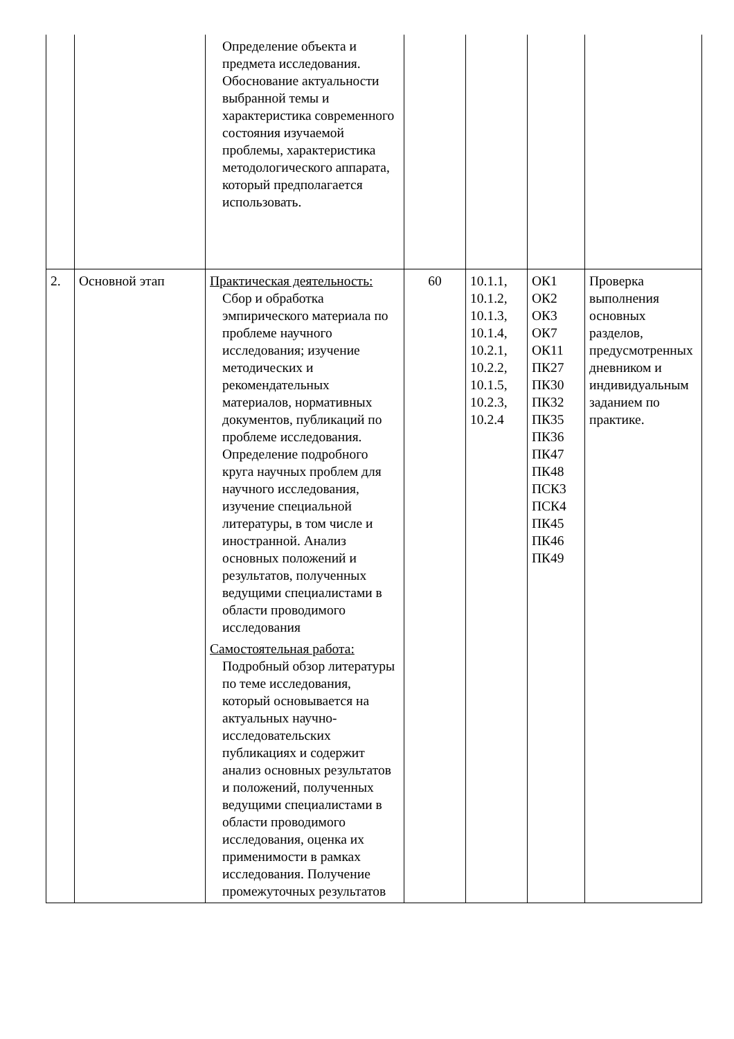| | | Определение объекта и предмета исследования. Обоснование актуальности выбранной темы и характеристика современного состояния изучаемой проблемы, характеристика методологического аппарата, который предполагается использовать. | | | | |
| 2. | Основной этап | Практическая деятельность: Сбор и обработка эмпирического материала по проблеме научного исследования; изучение методических и рекомендательных материалов, нормативных документов, публикаций по проблеме исследования. Определение подробного круга научных проблем для научного исследования, изучение специальной литературы, в том числе и иностранной. Анализ основных положений и результатов, полученных ведущими специалистами в области проводимого исследования Самостоятельная работа: Подробный обзор литературы по теме исследования, который основывается на актуальных научно-исследовательских публикациях и содержит анализ основных результатов и положений, полученных ведущими специалистами в области проводимого исследования, оценка их применимости в рамках исследования. Получение промежуточных результатов | 60 | 10.1.1, 10.1.2, 10.1.3, 10.1.4, 10.2.1, 10.2.2, 10.1.5, 10.2.3, 10.2.4 | ОК1 ОК2 ОК3 ОК7 ОК11 ПК27 ПК30 ПК32 ПК35 ПК36 ПК47 ПК48 ПСК3 ПСК4 ПК45 ПК46 ПК49 | Проверка выполнения основных разделов, предусмотренных дневником и индивидуальным заданием по практике. |